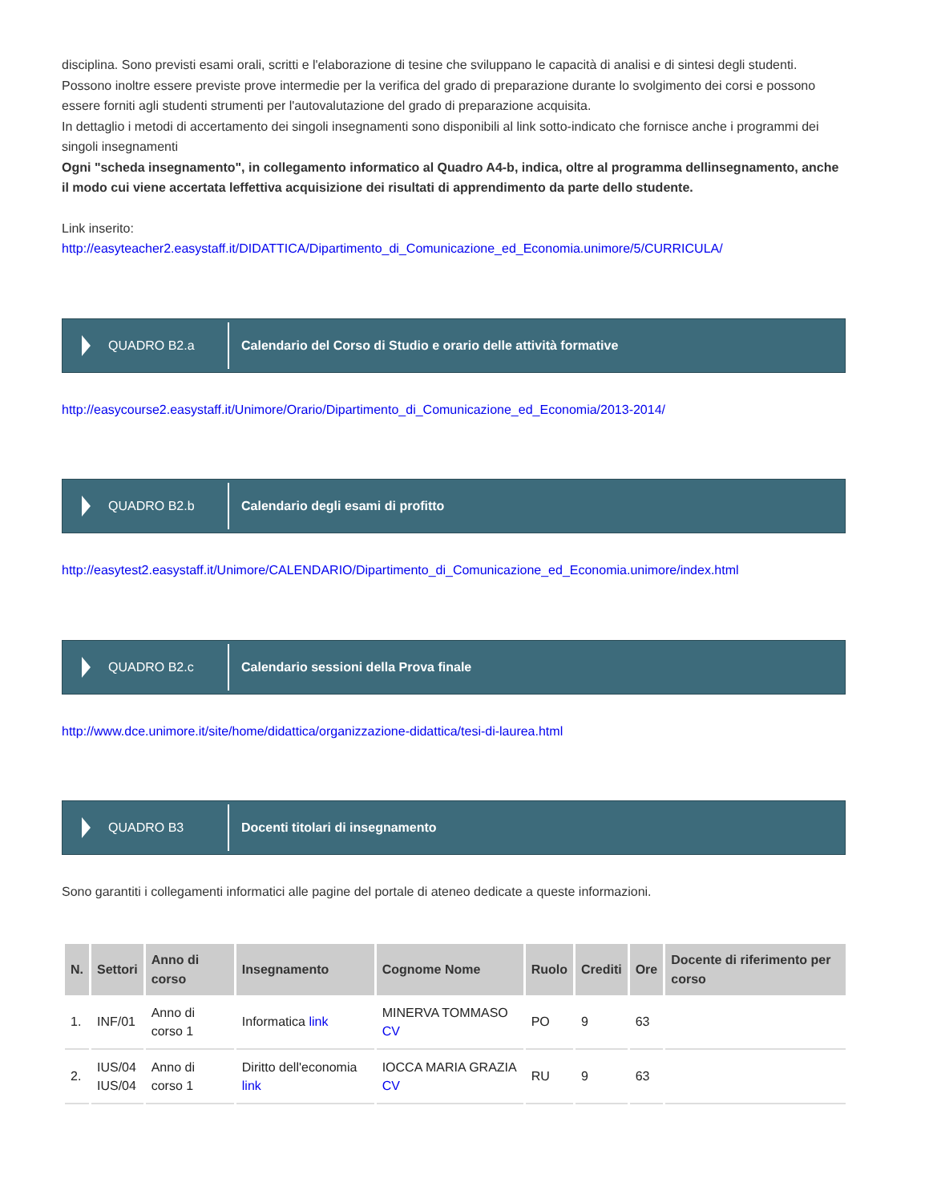disciplina. Sono previsti esami orali, scritti e l'elaborazione di tesine che sviluppano le capacità di analisi e di sintesi degli studenti.
Possono inoltre essere previste prove intermedie per la verifica del grado di preparazione durante lo svolgimento dei corsi e possono essere forniti agli studenti strumenti per l'autovalutazione del grado di preparazione acquisita.
In dettaglio i metodi di accertamento dei singoli insegnamenti sono disponibili al link sotto-indicato che fornisce anche i programmi dei singoli insegnamenti
Ogni "scheda insegnamento", in collegamento informatico al Quadro A4-b, indica, oltre al programma dellinsegnamento, anche il modo cui viene accertata leffettiva acquisizione dei risultati di apprendimento da parte dello studente.
Link inserito:
http://easyteacher2.easystaff.it/DIDATTICA/Dipartimento_di_Comunicazione_ed_Economia.unimore/5/CURRICULA/
QUADRO B2.a
Calendario del Corso di Studio e orario delle attività formative
http://easycourse2.easystaff.it/Unimore/Orario/Dipartimento_di_Comunicazione_ed_Economia/2013-2014/
QUADRO B2.b
Calendario degli esami di profitto
http://easytest2.easystaff.it/Unimore/CALENDARIO/Dipartimento_di_Comunicazione_ed_Economia.unimore/index.html
QUADRO B2.c
Calendario sessioni della Prova finale
http://www.dce.unimore.it/site/home/didattica/organizzazione-didattica/tesi-di-laurea.html
QUADRO B3
Docenti titolari di insegnamento
Sono garantiti i collegamenti informatici alle pagine del portale di ateneo dedicate a queste informazioni.
| N. | Settori | Anno di corso | Insegnamento | Cognome Nome | Ruolo | Crediti | Ore | Docente di riferimento per corso |
| --- | --- | --- | --- | --- | --- | --- | --- | --- |
| 1. | INF/01 | Anno di corso 1 | Informatica link | MINERVA TOMMASO CV | PO | 9 | 63 | |
| 2. | IUS/04 IUS/04 | Anno di corso 1 | Diritto dell'economia link | IOCCA MARIA GRAZIA CV | RU | 9 | 63 | |